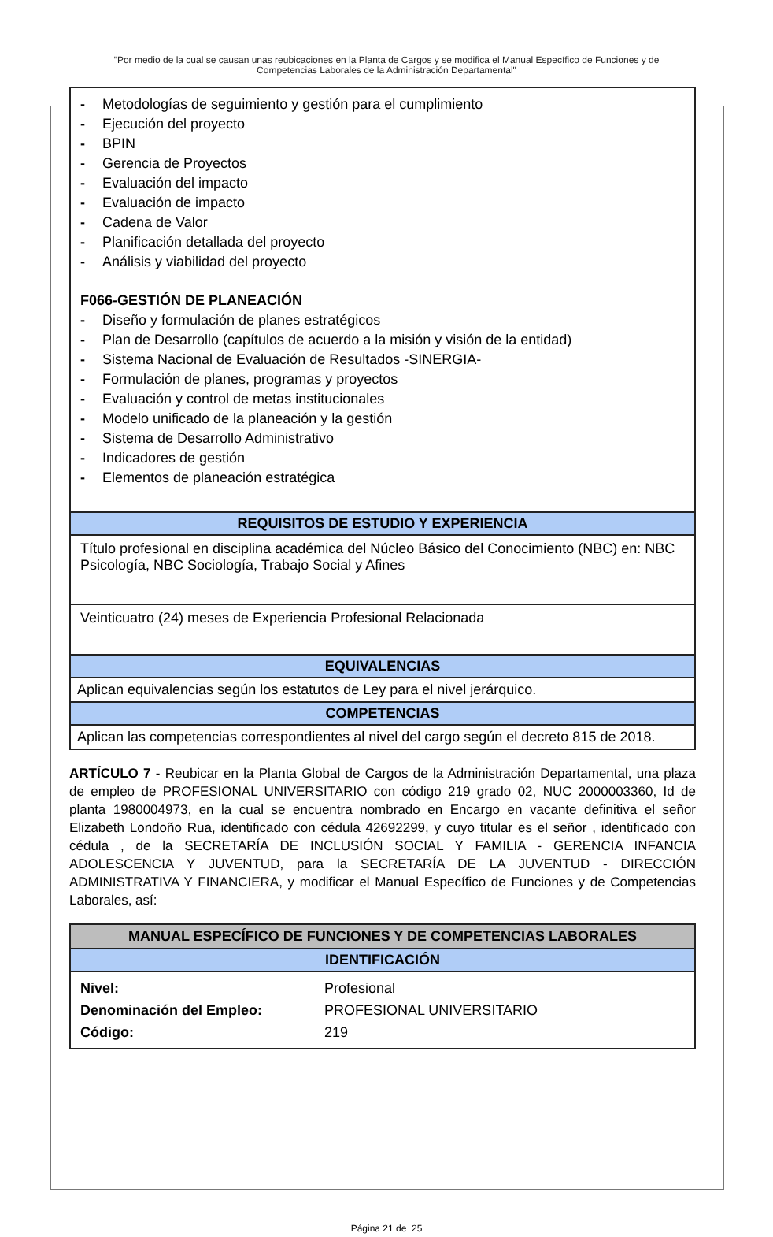"Por medio de la cual se causan unas reubicaciones en la Planta de Cargos y se modifica el Manual Específico de Funciones y de Competencias Laborales de la Administración Departamental"
| - Metodologías de seguimiento y gestión para el cumplimiento - Ejecución del proyecto - BPIN - Gerencia de Proyectos - Evaluación del impacto - Evaluación de impacto - Cadena de Valor - Planificación detallada del proyecto - Análisis y viabilidad del proyecto F066-GESTIÓN DE PLANEACIÓN - Diseño y formulación de planes estratégicos - Plan de Desarrollo (capítulos de acuerdo a la misión y visión de la entidad) - Sistema Nacional de Evaluación de Resultados -SINERGIA- - Formulación de planes, programas y proyectos - Evaluación y control de metas institucionales - Modelo unificado de la planeación y la gestión - Sistema de Desarrollo Administrativo - Indicadores de gestión - Elementos de planeación estratégica |
| REQUISITOS DE ESTUDIO Y EXPERIENCIA |
| Título profesional en disciplina académica del Núcleo Básico del Conocimiento (NBC) en: NBC Psicología, NBC Sociología, Trabajo Social y Afines |
| Veinticuatro (24) meses de Experiencia Profesional Relacionada |
| EQUIVALENCIAS |
| Aplican equivalencias según los estatutos de Ley para el nivel jerárquico. |
| COMPETENCIAS |
| Aplican las competencias correspondientes al nivel del cargo según el decreto 815 de 2018. |
ARTÍCULO 7 - Reubicar en la Planta Global de Cargos de la Administración Departamental, una plaza de empleo de PROFESIONAL UNIVERSITARIO con código 219 grado 02, NUC 2000003360, Id de planta 1980004973, en la cual se encuentra nombrado en Encargo en vacante definitiva el señor Elizabeth Londoño Rua, identificado con cédula 42692299, y cuyo titular es el señor , identificado con cédula , de la SECRETARÍA DE INCLUSIÓN SOCIAL Y FAMILIA - GERENCIA INFANCIA ADOLESCENCIA Y JUVENTUD, para la SECRETARÍA DE LA JUVENTUD - DIRECCIÓN ADMINISTRATIVA Y FINANCIERA, y modificar el Manual Específico de Funciones y de Competencias Laborales, así:
| MANUAL ESPECÍFICO DE FUNCIONES Y DE COMPETENCIAS LABORALES |
| IDENTIFICACIÓN |
| / Nivel: / Profesional / / Denominación del Empleo: / PROFESIONAL UNIVERSITARIO / / Código: / 219 / |
Página 21 de 25